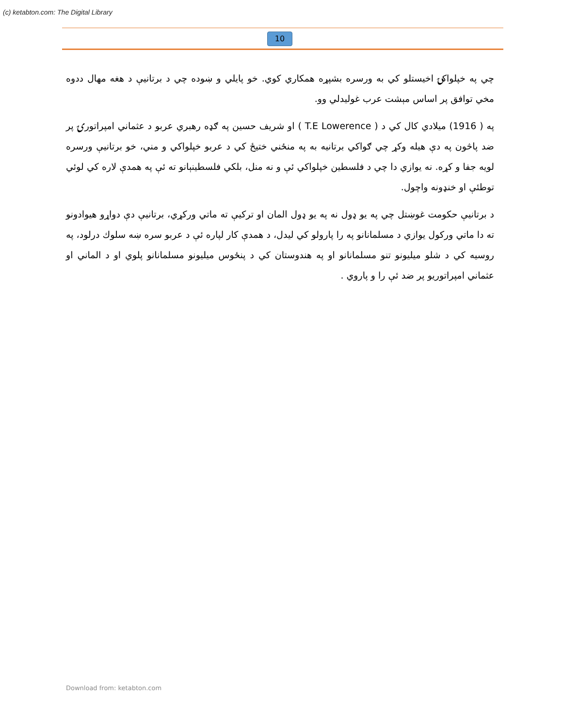(c) ketabton.com: The Digital Library
10
چي په خپلواکۍ اخيستلو کي به ورسره بشپړه همکاري کوي. خو پايلي و ښوده چي د برتانيې د هغه مهال ددوه مخي توافق پر اساس مېشت عرب غوليدلي وو.
په ( 1916) ميلادي کال کي د ( T.E Lowerence ) او شريف حسين په ګډه رهبري عربو د عثماني امپراتورۍ پر ضد پاڅون په دې هيله وکړ چي ګواکي برتانيه به په منځني ختيځ کي د عربو خپلواکي و مني، خو برتانيې ورسره لويه جفا و کړه. نه يوازي دا چي د فلسطين خپلواکي ئې و نه منل، بلکي فلسطينېانو ته ئې په همدې لاره کي لوئي توطئې او خنډونه واچول.
د برتانيې حکومت غوښتل چي په يو ډول نه په يو ډول المان او ترکيې ته ماتي ورکړي، برتانيې دې دواړو هيوادونو ته دا ماتي ورکول يوازي د مسلمانانو په را پارولو کي ليدل، د همدې کار لپاره ئې د عربو سره ښه سلوك درلود، په روسيه کي د شلو ميليونو تنو مسلمانانو او په هندوستان کي د پنځوس ميليونو مسلمانانو پلوي او د الماني او عثماني امپراتوريو پر ضد ئې را و پاروي .
Download from: ketabton.com